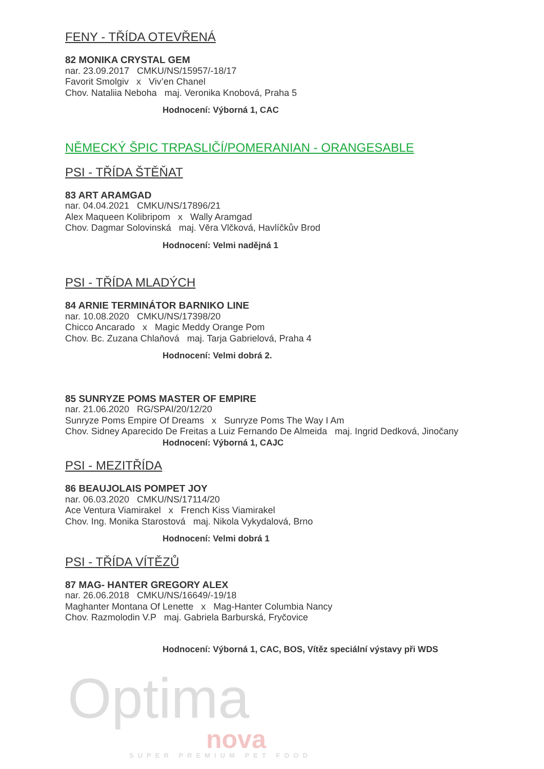FENY - TŘÍDA OTEVŘENÁ
82 MONIKA CRYSTAL GEM
nar. 23.09.2017 CMKU/NS/15957/-18/17
Favorit Smolgiv x Viv’en Chanel
Chov. Nataliia Neboha maj. Veronika Knobová, Praha 5
Hodnocení: Výborná 1, CAC
NĚMECKÝ ŠPIC TRPASLIČÍ/POMERANIAN - ORANGESABLE
PSI - TŘÍDA ŠTĚŇAT
83 ART ARAMGAD
nar. 04.04.2021 CMKU/NS/17896/21
Alex Maqueen Kolibripom x Wally Aramgad
Chov. Dagmar Solovinská maj. Věra Vlčková, Havlíčkův Brod
Hodnocení: Velmi nadějná 1
PSI - TŘÍDA MLADÝCH
84 ARNIE TERMINÁTOR BARNIKO LINE
nar. 10.08.2020 CMKU/NS/17398/20
Chicco Ancarado x Magic Meddy Orange Pom
Chov. Bc. Zuzana Chlaňová maj. Tarja Gabrielová, Praha 4
Hodnocení: Velmi dobrá 2.
85 SUNRYZE POMS MASTER OF EMPIRE
nar. 21.06.2020 RG/SPAI/20/12/20
Sunryze Poms Empire Of Dreams x Sunryze Poms The Way I Am
Chov. Sidney Aparecido De Freitas a Luiz Fernando De Almeida maj. Ingrid Dedková, Jinočany
Hodnocení: Výborná 1, CAJC
PSI - MEZITŘÍDA
86 BEAUJOLAIS POMPET JOY
nar. 06.03.2020 CMKU/NS/17114/20
Ace Ventura Viamirakel x French Kiss Viamirakel
Chov. Ing. Monika Starostová maj. Nikola Vykydalová, Brno
Hodnocení: Velmi dobrá 1
PSI - TŘÍDA VÍTĚZŮ
87 MAG- HANTER GREGORY ALEX
nar. 26.06.2018 CMKU/NS/16649/-19/18
Maghanter Montana Of Lenette x Mag-Hanter Columbia Nancy
Chov. Razmolodin V.P maj. Gabriela Barburská, Fryčovice
Hodnocení: Výborná 1, CAC, BOS, Vítěz speciální výstavy při WDS
Optima
nova
SUPER PREMIUM PET FOOD